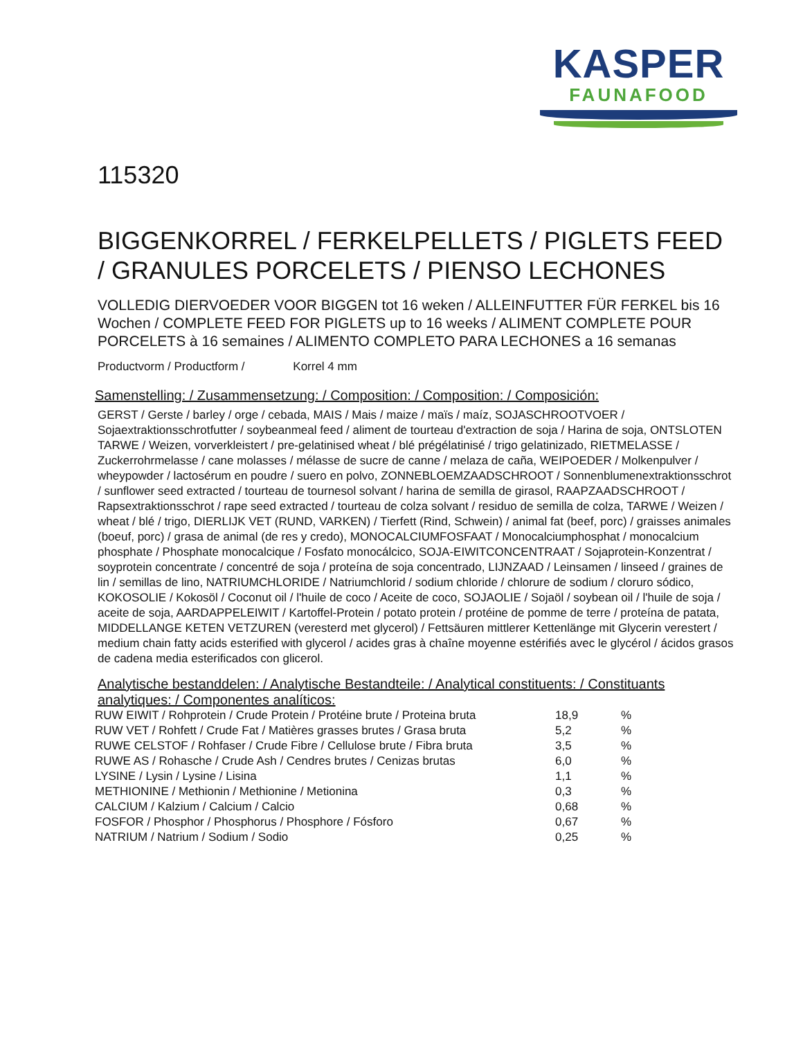KASPER
FAUNAFOOD
115320
BIGGENKORREL / FERKELPELLETS / PIGLETS FEED / GRANULES PORCELETS / PIENSO LECHONES
VOLLEDIG DIERVOEDER VOOR BIGGEN tot 16 weken / ALLEINFUTTER FÜR FERKEL bis 16 Wochen / COMPLETE FEED FOR PIGLETS up to 16 weeks / ALIMENT COMPLETE POUR PORCELETS à 16 semaines / ALIMENTO COMPLETO PARA LECHONES a 16 semanas
Productvorm / Productform / Korrel 4 mm
Samenstelling: / Zusammensetzung: / Composition: / Composition: / Composición:
GERST / Gerste / barley / orge / cebada, MAIS / Mais / maize / maïs / maíz, SOJASCHROOTVOER / Sojaextraktionsschrotfutter / soybeanmeal feed / aliment de tourteau d'extraction de soja / Harina de soja, ONTSLOTEN TARWE / Weizen, vorverkleistert / pre-gelatinised wheat / blé prégélatinisé / trigo gelatinizado, RIETMELASSE / Zuckerrohrmelasse / cane molasses / mélasse de sucre de canne / melaza de caña, WEIPOEDER / Molkenpulver / wheypowder / lactosérum en poudre / suero en polvo, ZONNEBLOEMZAADSCHROOT / Sonnenblumenextraktionsschrot / sunflower seed extracted / tourteau de tournesol solvant / harina de semilla de girasol, RAAPZAADSCHROOT / Rapsextraktionsschrot / rape seed extracted / tourteau de colza solvant / residuo de semilla de colza, TARWE / Weizen / wheat / blé / trigo, DIERLIJK VET (RUND, VARKEN) / Tierfett (Rind, Schwein) / animal fat (beef, porc) / graisses animales (boeuf, porc) / grasa de animal (de res y credo), MONOCALCIUMFOSFAAT / Monocalciumphosphat / monocalcium phosphate / Phosphate monocalcique / Fosfato monocálcico, SOJA-EIWITCONCENTRAAT / Sojaprotein-Konzentrat / soyprotein concentrate / concentré de soja / proteína de soja concentrado, LIJNZAAD / Leinsamen / linseed / graines de lin / semillas de lino, NATRIUMCHLORIDE / Natriumchlorid / sodium chloride / chlorure de sodium / cloruro sódico, KOKOSOLIE / Kokosöl / Coconut oil / l'huile de coco / Aceite de coco, SOJAOLIE / Sojaöl / soybean oil / l'huile de soja / aceite de soja, AARDAPPELEIWIT / Kartoffel-Protein / potato protein / protéine de pomme de terre / proteína de patata, MIDDELLANGE KETEN VETZUREN (veresterd met glycerol) / Fettsäuren mittlerer Kettenlänge mit Glycerin verestert / medium chain fatty acids esterified with glycerol / acides gras à chaîne moyenne estérifiés avec le glycérol / ácidos grasos de cadena media esterificados con glicerol.
Analytische bestanddelen: / Analytische Bestandteile: / Analytical constituents: / Constituants analytiques: / Componentes analíticos:
| RUW EIWIT / Rohprotein / Crude Protein / Protéine brute / Proteina bruta | 18,9 | % |
| RUW VET / Rohfett / Crude Fat / Matières grasses brutes / Grasa bruta | 5,2 | % |
| RUWE CELSTOF / Rohfaser / Crude Fibre / Cellulose brute / Fibra bruta | 3,5 | % |
| RUWE AS / Rohasche / Crude Ash / Cendres brutes / Cenizas brutas | 6,0 | % |
| LYSINE / Lysin / Lysine / Lisina | 1,1 | % |
| METHIONINE / Methionin / Methionine / Metionina | 0,3 | % |
| CALCIUM / Kalzium / Calcium / Calcio | 0,68 | % |
| FOSFOR / Phosphor / Phosphorus / Phosphore / Fósforo | 0,67 | % |
| NATRIUM / Natrium / Sodium / Sodio | 0,25 | % |